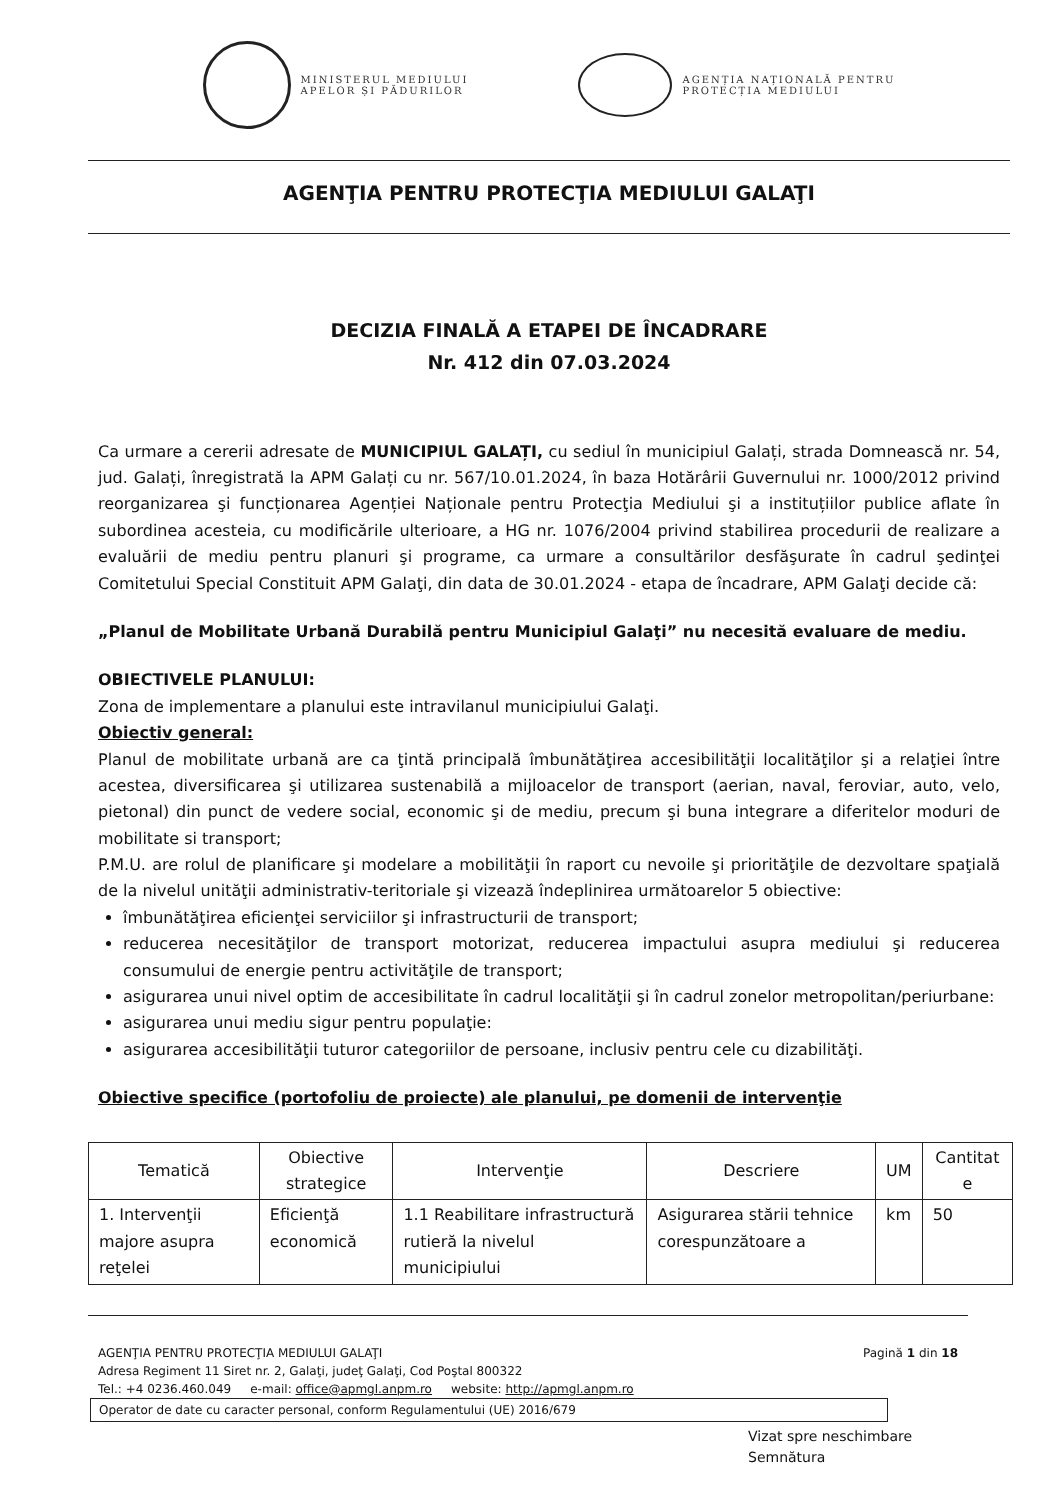MINISTERUL MEDIULUI
APELOR ȘI PĂDURILOR
AGENȚIA NAȚIONALĂ PENTRU
PROTECȚIA MEDIULUI
AGENŢIA PENTRU PROTECŢIA MEDIULUI GALAŢI
DECIZIA FINALĂ A ETAPEI DE ÎNCADRARE
Nr. 412 din 07.03.2024
Ca urmare a cererii adresate de MUNICIPIUL GALAȚI, cu sediul în municipiul Galați, strada Domnească nr. 54, jud. Galați, înregistrată la APM Galați cu nr. 567/10.01.2024, în baza Hotărârii Guvernului nr. 1000/2012 privind reorganizarea şi funcționarea Agenției Naționale pentru Protecţia Mediului şi a instituțiilor publice aflate în subordinea acesteia, cu modificările ulterioare, a HG nr. 1076/2004 privind stabilirea procedurii de realizare a evaluării de mediu pentru planuri şi programe, ca urmare a consultărilor desfăşurate în cadrul şedinţei Comitetului Special Constituit APM Galaţi, din data de 30.01.2024 - etapa de încadrare, APM Galaţi decide că:
„Planul de Mobilitate Urbană Durabilă pentru Municipiul Galaţi” nu necesită evaluare de mediu.
OBIECTIVELE PLANULUI:
Zona de implementare a planului este intravilanul municipiului Galaţi.
Obiectiv general:
Planul de mobilitate urbană are ca ţintă principală îmbunătăţirea accesibilităţii localităţilor şi a relaţiei între acestea, diversificarea şi utilizarea sustenabilă a mijloacelor de transport (aerian, naval, feroviar, auto, velo, pietonal) din punct de vedere social, economic şi de mediu, precum şi buna integrare a diferitelor moduri de mobilitate si transport;
P.M.U. are rolul de planificare şi modelare a mobilităţii în raport cu nevoile şi priorităţile de dezvoltare spaţială de la nivelul unităţii administrativ-teritoriale şi vizează îndeplinirea următoarelor 5 obiective:
îmbunătăţirea eficienţei serviciilor şi infrastructurii de transport;
reducerea necesităţilor de transport motorizat, reducerea impactului asupra mediului şi reducerea consumului de energie pentru activităţile de transport;
asigurarea unui nivel optim de accesibilitate în cadrul localităţii şi în cadrul zonelor metropolitan/periurbane:
asigurarea unui mediu sigur pentru populaţie:
asigurarea accesibilităţii tuturor categoriilor de persoane, inclusiv pentru cele cu dizabilităţi.
Obiective specifice (portofoliu de proiecte) ale planului, pe domenii de intervenţie
| Tematică | Obiective strategice | Intervenţie | Descriere | UM | Cantitat e |
| --- | --- | --- | --- | --- | --- |
| 1. Intervenţii majore asupra reţelei | Eficienţă economică | 1.1 Reabilitare infrastructură rutieră la nivelul municipiului | Asigurarea stării tehnice corespunzătoare a | km | 50 |
AGENŢIA PENTRU PROTECŢIA MEDIULUI GALAŢI Pagină 1 din 18
Adresa Regiment 11 Siret nr. 2, Galaţi, judeţ Galaţi, Cod Poştal 800322
Tel.: +4 0236.460.049 e-mail: office@apmgl.anpm.ro website: http://apmgl.anpm.ro
Operator de date cu caracter personal, conform Regulamentului (UE) 2016/679
Vizat spre neschimbare
Semnătura